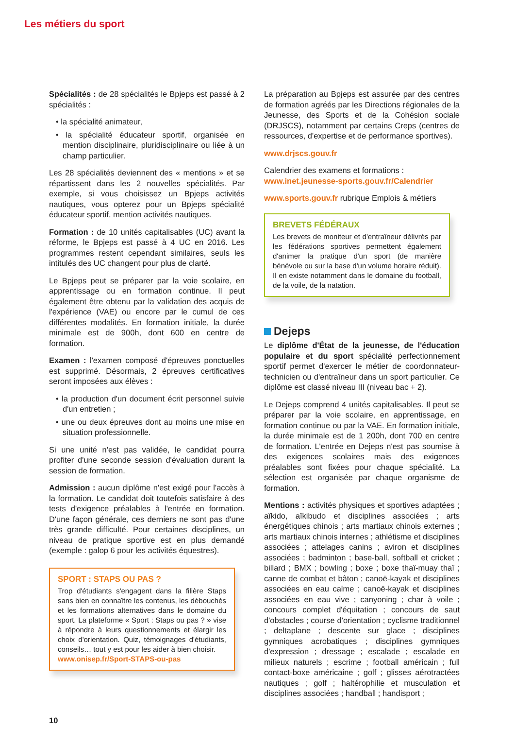Les métiers du sport
Spécialités : de 28 spécialités le Bpjeps est passé à 2 spécialités :
• la spécialité animateur,
• la spécialité éducateur sportif, organisée en mention disciplinaire, pluridisciplinaire ou liée à un champ particulier.
Les 28 spécialités deviennent des « mentions » et se répartissent dans les 2 nouvelles spécialités. Par exemple, si vous choisissez un Bpjeps activités nautiques, vous opterez pour un Bpjeps spécialité éducateur sportif, mention activités nautiques.
Formation : de 10 unités capitalisables (UC) avant la réforme, le Bpjeps est passé à 4 UC en 2016. Les programmes restent cependant similaires, seuls les intitulés des UC changent pour plus de clarté.
Le Bpjeps peut se préparer par la voie scolaire, en apprentissage ou en formation continue. Il peut également être obtenu par la validation des acquis de l'expérience (VAE) ou encore par le cumul de ces différentes modalités. En formation initiale, la durée minimale est de 900h, dont 600 en centre de formation.
Examen : l'examen composé d'épreuves ponctuelles est supprimé. Désormais, 2 épreuves certificatives seront imposées aux élèves :
• la production d'un document écrit personnel suivie d'un entretien ;
• une ou deux épreuves dont au moins une mise en situation professionnelle.
Si une unité n'est pas validée, le candidat pourra profiter d'une seconde session d'évaluation durant la session de formation.
Admission : aucun diplôme n'est exigé pour l'accès à la formation. Le candidat doit toutefois satisfaire à des tests d'exigence préalables à l'entrée en formation. D'une façon générale, ces derniers ne sont pas d'une très grande difficulté. Pour certaines disciplines, un niveau de pratique sportive est en plus demandé (exemple : galop 6 pour les activités équestres).
SPORT : STAPS OU PAS ?
Trop d'étudiants s'engagent dans la filière Staps sans bien en connaître les contenus, les débouchés et les formations alternatives dans le domaine du sport. La plateforme « Sport : Staps ou pas ? » vise à répondre à leurs questionnements et élargir les choix d'orientation. Quiz, témoignages d'étudiants, conseils… tout y est pour les aider à bien choisir.
www.onisep.fr/Sport-STAPS-ou-pas
La préparation au Bpjeps est assurée par des centres de formation agréés par les Directions régionales de la Jeunesse, des Sports et de la Cohésion sociale (DRJSCS), notamment par certains Creps (centres de ressources, d'expertise et de performance sportives).
www.drjscs.gouv.fr
Calendrier des examens et formations :
www.inet.jeunesse-sports.gouv.fr/Calendrier
www.sports.gouv.fr rubrique Emplois & métiers
BREVETS FÉDÉRAUX
Les brevets de moniteur et d'entraîneur délivrés par les fédérations sportives permettent également d'animer la pratique d'un sport (de manière bénévole ou sur la base d'un volume horaire réduit). Il en existe notamment dans le domaine du football, de la voile, de la natation.
Dejeps
Le diplôme d'État de la jeunesse, de l'éducation populaire et du sport spécialité perfectionnement sportif permet d'exercer le métier de coordonnateur-technicien ou d'entraîneur dans un sport particulier. Ce diplôme est classé niveau III (niveau bac + 2).
Le Dejeps comprend 4 unités capitalisables. Il peut se préparer par la voie scolaire, en apprentissage, en formation continue ou par la VAE. En formation initiale, la durée minimale est de 1 200h, dont 700 en centre de formation. L'entrée en Dejeps n'est pas soumise à des exigences scolaires mais des exigences préalables sont fixées pour chaque spécialité. La sélection est organisée par chaque organisme de formation.
Mentions : activités physiques et sportives adaptées ; aïkido, aïkibudo et disciplines associées ; arts énergétiques chinois ; arts martiaux chinois externes ; arts martiaux chinois internes ; athlétisme et disciplines associées ; attelages canins ; aviron et disciplines associées ; badminton ; base-ball, softball et cricket ; billard ; BMX ; bowling ; boxe ; boxe thaï-muay thaï ; canne de combat et bâton ; canoë-kayak et disciplines associées en eau calme ; canoë-kayak et disciplines associées en eau vive ; canyoning ; char à voile ; concours complet d'équitation ; concours de saut d'obstacles ; course d'orientation ; cyclisme traditionnel ; deltaplane ; descente sur glace ; disciplines gymniques acrobatiques ; disciplines gymniques d'expression ; dressage ; escalade ; escalade en milieux naturels ; escrime ; football américain ; full contact-boxe américaine ; golf ; glisses aérotractées nautiques ; golf ; haltérophilie et musculation et disciplines associées ; handball ; handisport ;
10